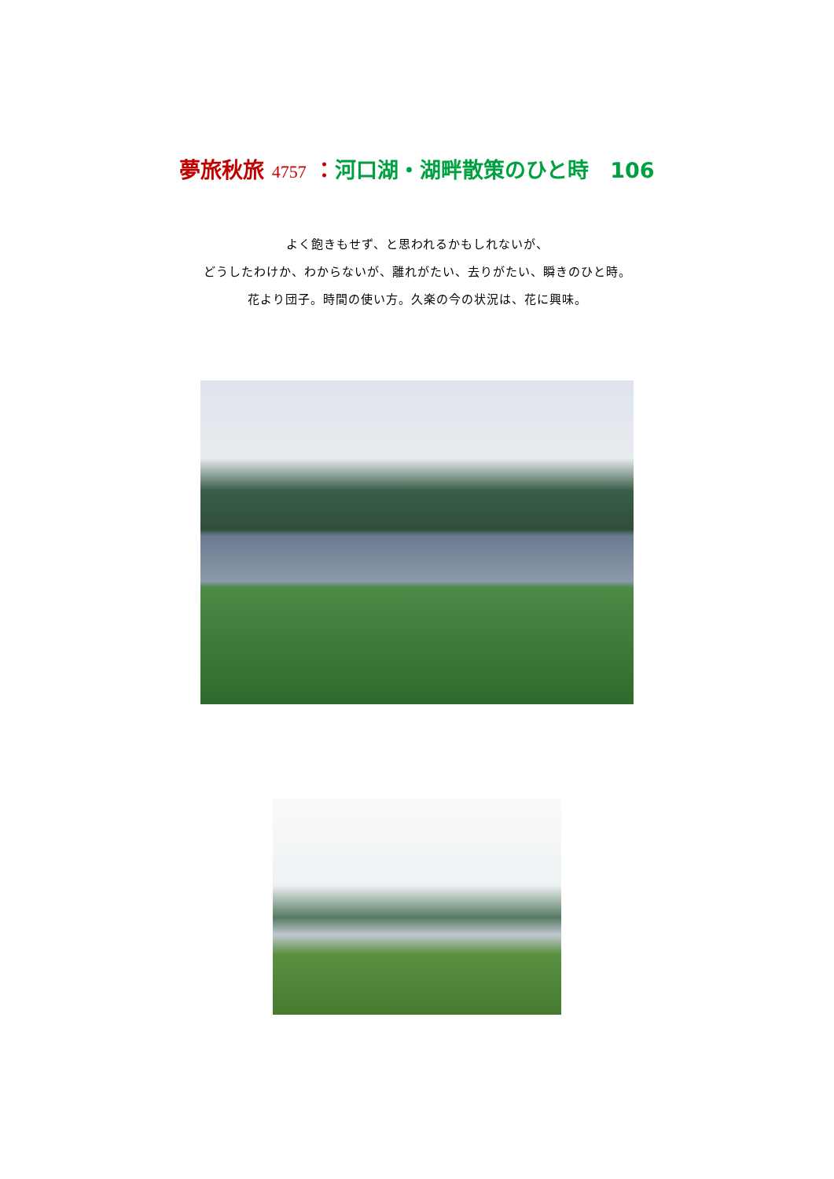夢旅秋旅 4757 ：河口湖・湖畔散策のひと時　106
よく飽きもせず、と思われるかもしれないが、
どうしたわけか、わからないが、離れがたい、去りがたい、瞬きのひと時。
花より団子。時間の使い方。久楽の今の状況は、花に興味。